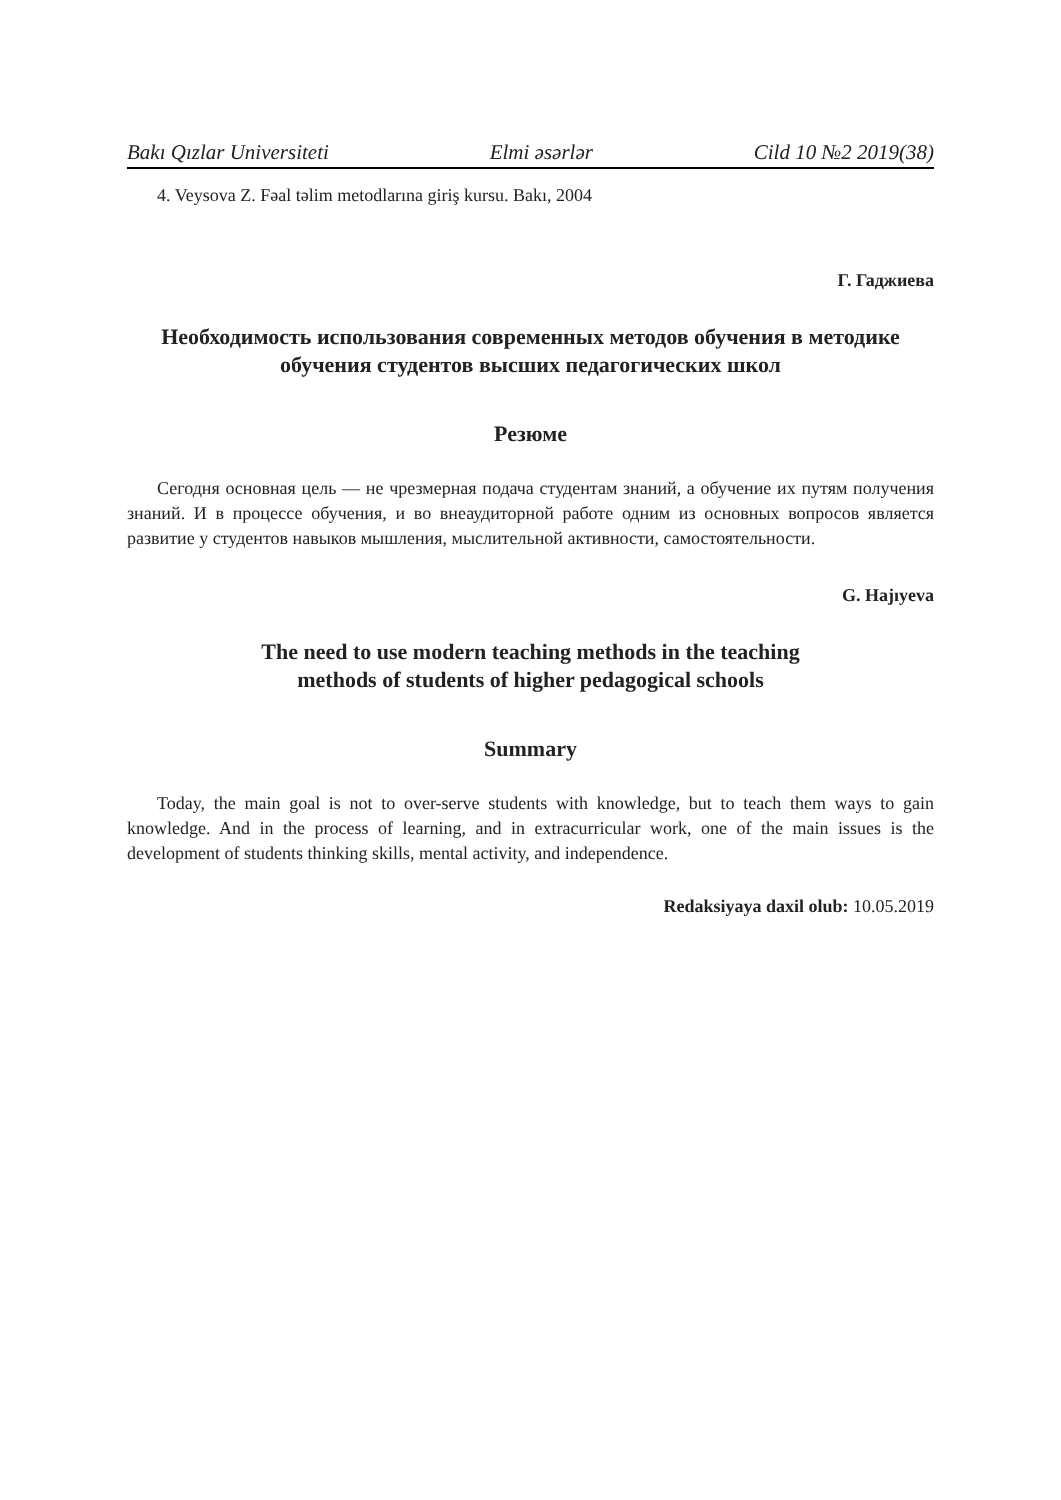Bakı Qızlar Universiteti Elmi əsərlər Cild 10 №2 2019(38)
4. Veysova Z. Fəal təlim metodlarına giriş kursu. Bakı, 2004
Г. Гаджиева
Необходимость использования современных методов обучения в методике обучения студентов высших педагогических школ
Резюме
Сегодня основная цель — не чрезмерная подача студентам знаний, а обучение их путям получения знаний. И в процессе обучения, и во внеаудиторной работе одним из основных вопросов является развитие у студентов навыков мышления, мыслительной активности, самостоятельности.
G. Hajıyeva
The need to use modern teaching methods in the teaching
methods of students of higher pedagogical schools
Summary
Today, the main goal is not to over-serve students with knowledge, but to teach them ways to gain knowledge. And in the process of learning, and in extracurricular work, one of the main issues is the development of students thinking skills, mental activity, and independence.
Redaksiyaya daxil olub: 10.05.2019